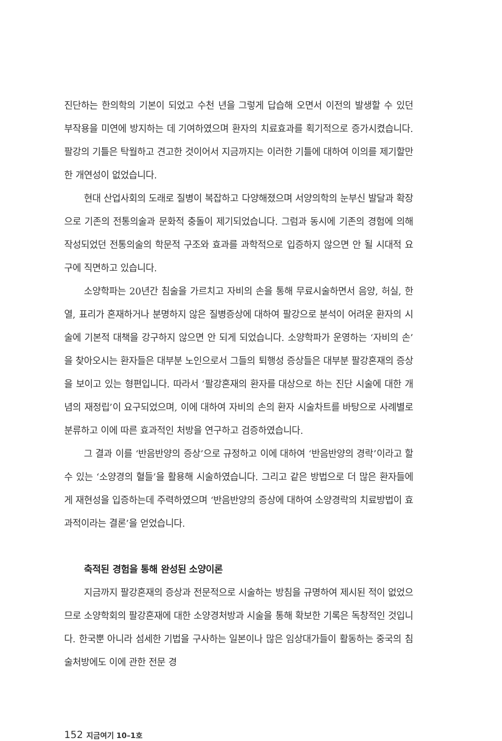진단하는 한의학의 기본이 되었고 수천 년을 그렇게 답습해 오면서 이전의 발생할 수 있던 부작용을 미연에 방지하는 데 기여하였으며 환자의 치료효과를 획기적으로 증가시켰습니다. 팔강의 기틀은 탁월하고 견고한 것이어서 지금까지는 이러한 기틀에 대하여 이의를 제기할만한 개연성이 없었습니다.
현대 산업사회의 도래로 질병이 복잡하고 다양해졌으며 서양의학의 눈부신 발달과 확장으로 기존의 전통의술과 문화적 충돌이 제기되었습니다. 그럼과 동시에 기존의 경험에 의해 작성되었던 전통의술의 학문적 구조와 효과를 과학적으로 입증하지 않으면 안 될 시대적 요구에 직면하고 있습니다.
소양학파는 20년간 침술을 가르치고 자비의 손을 통해 무료시술하면서 음양, 허실, 한열, 표리가 혼재하거나 분명하지 않은 질병증상에 대하여 팔강으로 분석이 어려운 환자의 시술에 기본적 대책을 강구하지 않으면 안 되게 되었습니다. 소양학파가 운영하는 ‘자비의 손’을 찾아오시는 환자들은 대부분 노인으로서 그들의 퇴행성 증상들은 대부분 팔강혼재의 증상을 보이고 있는 형편입니다. 따라서 ‘팔강혼재의 환자를 대상으로 하는 진단 시술에 대한 개념의 재정립’이 요구되었으며, 이에 대하여 자비의 손의 환자 시술차트를 바탕으로 사례별로 분류하고 이에 따른 효과적인 처방을 연구하고 검증하였습니다.
그 결과 이를 ‘반음반양의 증상’으로 규정하고 이에 대하여 ‘반음반양의 경락’이라고 할 수 있는 ‘소양경의 혈들’을 활용해 시술하였습니다. 그리고 같은 방법으로 더 많은 환자들에게 재현성을 입증하는데 주력하였으며 ‘반음반양의 증상에 대하여 소양경락의 치료방법이 효과적이라는 결론’을 얻었습니다.
축적된 경험을 통해 완성된 소양이론
지금까지 팔강혼재의 증상과 전문적으로 시술하는 방침을 규명하여 제시된 적이 없었으므로 소양학회의 팔강혼재에 대한 소양경처방과 시술을 통해 확보한 기록은 독창적인 것입니다. 한국뿐 아니라 섬세한 기법을 구사하는 일본이나 많은 임상대가들이 활동하는 중국의 침술처방에도 이에 관한 전문 경
152 지금여기 10–1호